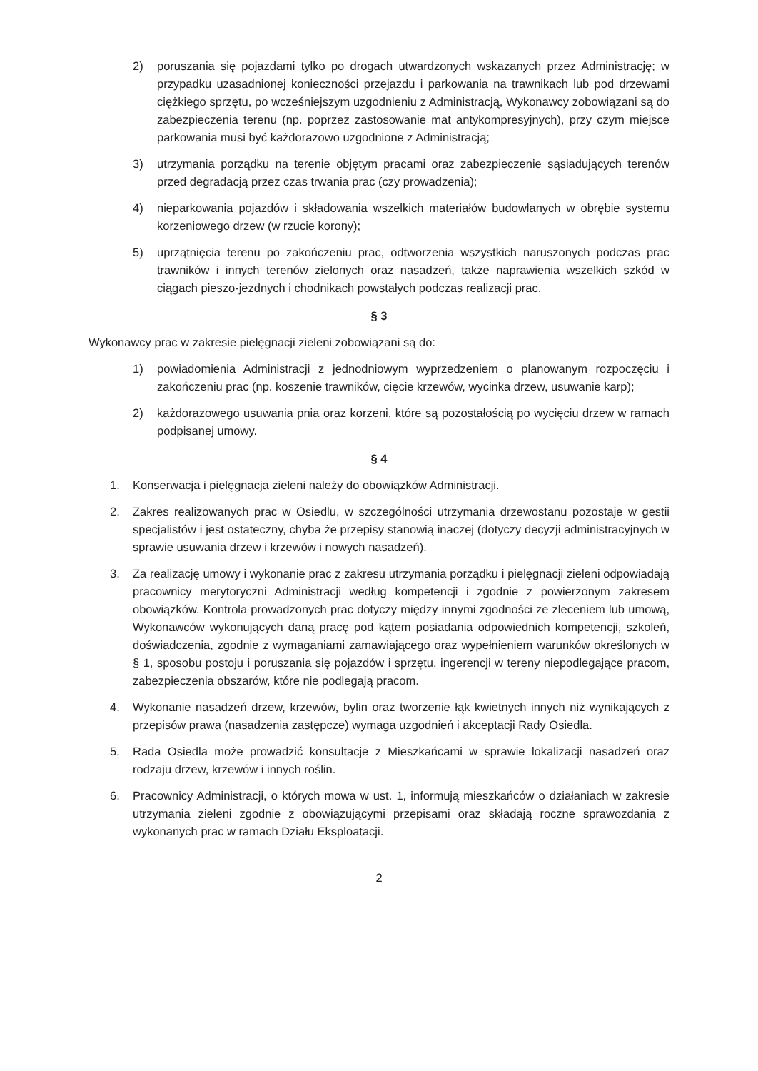2) poruszania się pojazdami tylko po drogach utwardzonych wskazanych przez Administrację; w przypadku uzasadnionej konieczności przejazdu i parkowania na trawnikach lub pod drzewami ciężkiego sprzętu, po wcześniejszym uzgodnieniu z Administracją, Wykonawcy zobowiązani są do zabezpieczenia terenu (np. poprzez zastosowanie mat antykompresyjnych), przy czym miejsce parkowania musi być każdorazowo uzgodnione z Administracją;
3) utrzymania porządku na terenie objętym pracami oraz zabezpieczenie sąsiadujących terenów przed degradacją przez czas trwania prac (czy prowadzenia);
4) nieparkowania pojazdów i składowania wszelkich materiałów budowlanych w obrębie systemu korzeniowego drzew (w rzucie korony);
5) uprzątnięcia terenu po zakończeniu prac, odtworzenia wszystkich naruszonych podczas prac trawników i innych terenów zielonych oraz nasadzeń, także naprawienia wszelkich szkód w ciągach pieszo-jezdnych i chodnikach powstałych podczas realizacji prac.
§ 3
Wykonawcy prac w zakresie pielęgnacji zieleni zobowiązani są do:
1) powiadomienia Administracji z jednodniowym wyprzedzeniem o planowanym rozpoczęciu i zakończeniu prac (np. koszenie trawników, cięcie krzewów, wycinka drzew, usuwanie karp);
2) każdorazowego usuwania pnia oraz korzeni, które są pozostałością po wycięciu drzew w ramach podpisanej umowy.
§ 4
1. Konserwacja i pielęgnacja zieleni należy do obowiązków Administracji.
2. Zakres realizowanych prac w Osiedlu, w szczególności utrzymania drzewostanu pozostaje w gestii specjalistów i jest ostateczny, chyba że przepisy stanowią inaczej (dotyczy decyzji administracyjnych w sprawie usuwania drzew i krzewów i nowych nasadzeń).
3. Za realizację umowy i wykonanie prac z zakresu utrzymania porządku i pielęgnacji zieleni odpowiadają pracownicy merytoryczni Administracji według kompetencji i zgodnie z powierzonym zakresem obowiązków. Kontrola prowadzonych prac dotyczy między innymi zgodności ze zleceniem lub umową, Wykonawców wykonujących daną pracę pod kątem posiadania odpowiednich kompetencji, szkoleń, doświadczenia, zgodnie z wymaganiami zamawiającego oraz wypełnieniem warunków określonych w § 1, sposobu postoju i poruszania się pojazdów i sprzętu, ingerencji w tereny niepodlegające pracom, zabezpieczenia obszarów, które nie podlegają pracom.
4. Wykonanie nasadzeń drzew, krzewów, bylin oraz tworzenie łąk kwietnych innych niż wynikających z przepisów prawa (nasadzenia zastępcze) wymaga uzgodnień i akceptacji Rady Osiedla.
5. Rada Osiedla może prowadzić konsultacje z Mieszkańcami w sprawie lokalizacji nasadzeń oraz rodzaju drzew, krzewów i innych roślin.
6. Pracownicy Administracji, o których mowa w ust. 1, informują mieszkańców o działaniach w zakresie utrzymania zieleni zgodnie z obowiązującymi przepisami oraz składają roczne sprawozdania z wykonanych prac w ramach Działu Eksploatacji.
2